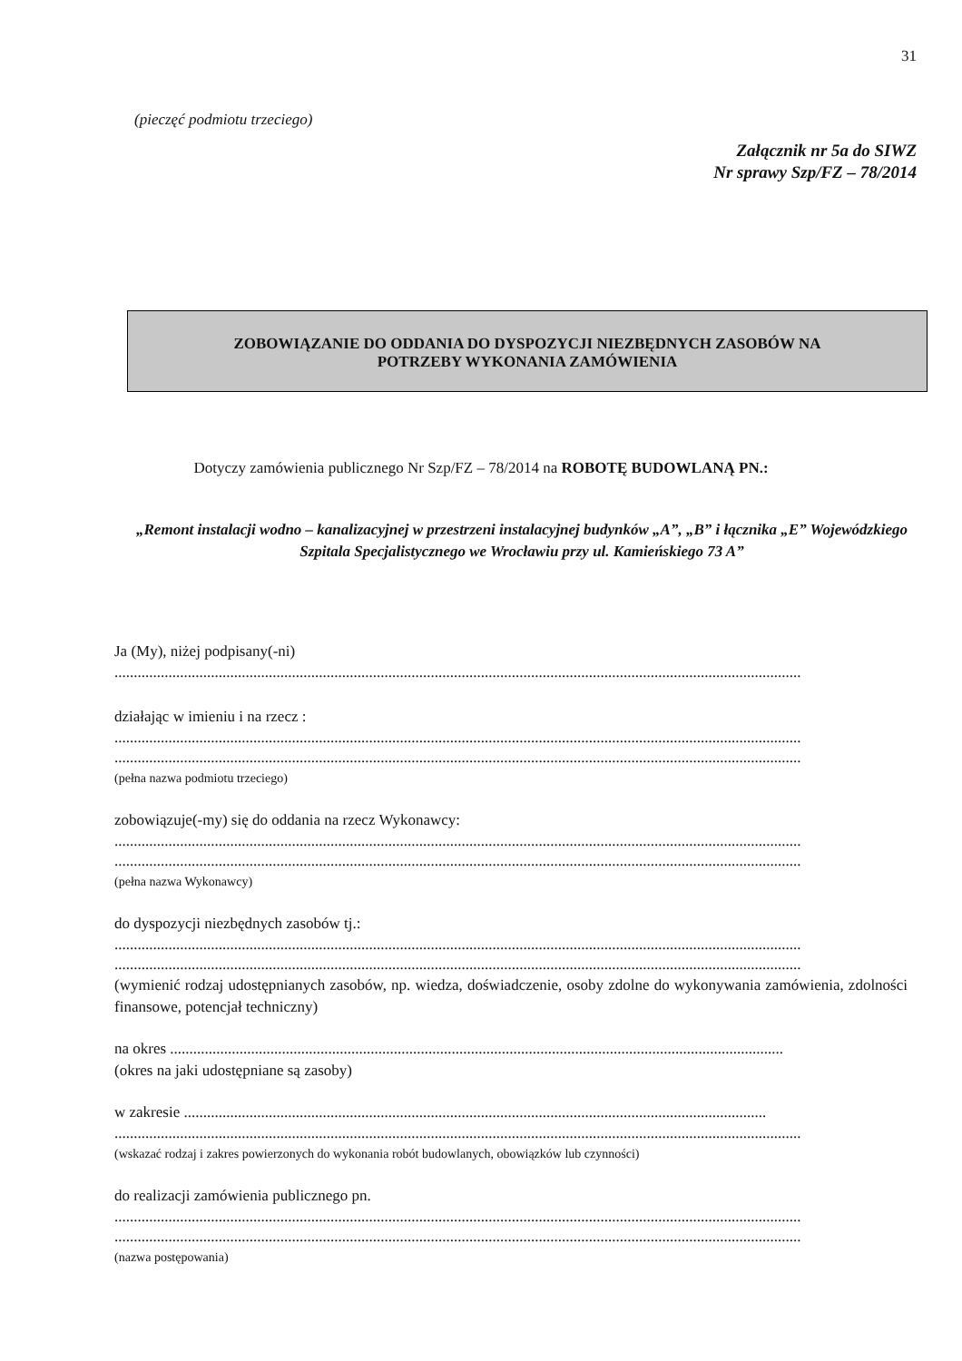31
(pieczęć podmiotu trzeciego)
Załącznik nr 5a do SIWZ
Nr sprawy Szp/FZ – 78/2014
ZOBOWIĄZANIE DO ODDANIA DO DYSPOZYCJI NIEZBĘDNYCH ZASOBÓW NA
POTRZEBY WYKONANIA ZAMÓWIENIA
Dotyczy zamówienia publicznego Nr Szp/FZ – 78/2014 na ROBOTĘ BUDOWLANĄ PN.:
„Remont instalacji wodno – kanalizacyjnej w przestrzeni instalacyjnej budynków „A”, „B” i łącznika „E” Wojewódzkiego Szpitala Specjalistycznego we Wrocławiu przy ul. Kamieńskiego 73 A”
Ja (My), niżej podpisany(-ni)
..................................................................................................................................................................................
działając w imieniu i na rzecz :
..................................................................................................................................................................................
..................................................................................................................................................................................
(pełna nazwa podmiotu trzeciego)
zobowiązuje(-my) się do oddania na rzecz Wykonawcy:
..................................................................................................................................................................................
..................................................................................................................................................................................
(pełna nazwa Wykonawcy)
do dyspozycji niezbędnych zasobów tj.:
..................................................................................................................................................................................
..................................................................................................................................................................................
(wymienić rodzaj udostępnianych zasobów, np. wiedza, doświadczenie, osoby zdolne do wykonywania zamówienia, zdolności finansowe, potencjał techniczny)
na okres ...............................................................................................................................................................
(okres na jaki udostępniane są zasoby)
w zakresie .......................................................................................................................................................
..................................................................................................................................................................................
(wskazać rodzaj i zakres powierzonych do wykonania robót budowlanych, obowiązków lub czynności)
do realizacji zamówienia publicznego pn.
..................................................................................................................................................................................
..................................................................................................................................................................................
(nazwa postępowania)